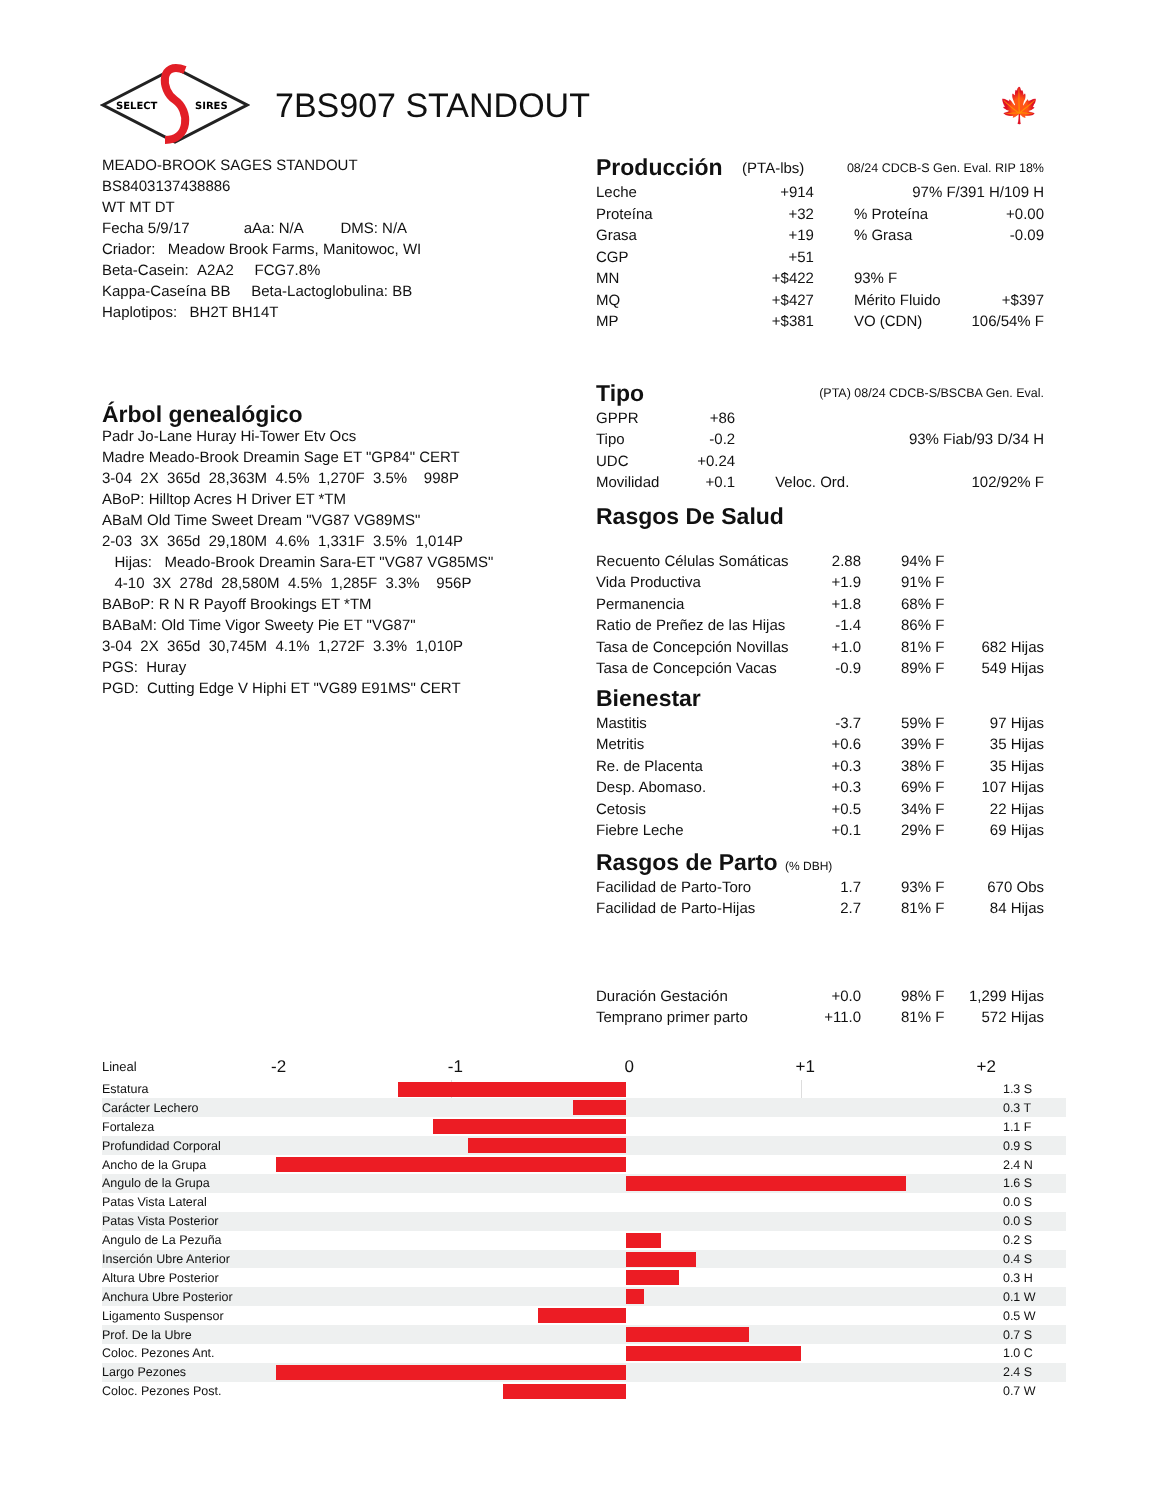SELECT
SIRES
7BS907 STANDOUT 🍁
MEADO-BROOK SAGES STANDOUT
BS8403137438886
WT MT DT
Fecha 5/9/17 aAa: N/A DMS: N/A
Criador: Meadow Brook Farms, Manitowoc, WI
Beta-Casein: A2A2 FCG7.8%
Kappa-Caseína BB Beta-Lactoglobulina: BB
Haplotipos: BH2T BH14T
Árbol genealógico
Padr Jo-Lane Huray Hi-Tower Etv Ocs
Madre Meado-Brook Dreamin Sage ET "GP84" CERT
3-04 2X 365d 28,363M 4.5% 1,270F 3.5% 998P
ABoP: Hilltop Acres H Driver ET *TM
ABaM Old Time Sweet Dream "VG87 VG89MS"
2-03 3X 365d 29,180M 4.6% 1,331F 3.5% 1,014P
Hijas: Meado-Brook Dreamin Sara-ET "VG87 VG85MS"
4-10 3X 278d 28,580M 4.5% 1,285F 3.3% 956P
BABoP: R N R Payoff Brookings ET *TM
BABaM: Old Time Vigor Sweety Pie ET "VG87"
3-04 2X 365d 30,745M 4.1% 1,272F 3.3% 1,010P
PGS: Huray
PGD: Cutting Edge V Hiphi ET "VG89 E91MS" CERT
| Producción | (PTA-lbs) | 08/24 CDCB-S Gen. Eval. RIP 18% | |
| Leche | +914 | 97% F/391 H/109 H | |
| Proteína | +32 | % Proteína | +0.00 |
| Grasa | +19 | % Grasa | -0.09 |
| CGP | +51 | | |
| MN | +$422 | 93% F | |
| MQ | +$427 | Mérito Fluido | +$397 |
| MP | +$381 | VO (CDN) | 106/54% F |
| Tipo | | (PTA) 08/24 CDCB-S/BSCBA Gen. Eval. | |
| GPPR | +86 | | |
| Tipo | -0.2 | 93% Fiab/93 D/34 H | |
| UDC | +0.24 | | |
| Movilidad | +0.1 | Veloc. Ord. | 102/92% F |
Rasgos De Salud
| Recuento Células Somáticas | 2.88 | 94% F | |
| Vida Productiva | +1.9 | 91% F | |
| Permanencia | +1.8 | 68% F | |
| Ratio de Preñez de las Hijas | -1.4 | 86% F | |
| Tasa de Concepción Novillas | +1.0 | 81% F | 682 Hijas |
| Tasa de Concepción Vacas | -0.9 | 89% F | 549 Hijas |
| Bienestar | | | |
| Mastitis | -3.7 | 59% F | 97 Hijas |
| Metritis | +0.6 | 39% F | 35 Hijas |
| Re. de Placenta | +0.3 | 38% F | 35 Hijas |
| Desp. Abomaso. | +0.3 | 69% F | 107 Hijas |
| Cetosis | +0.5 | 34% F | 22 Hijas |
| Fiebre Leche | +0.1 | 29% F | 69 Hijas |
| Rasgos de Parto (% DBH) | | | |
| Facilidad de Parto-Toro | 1.7 | 93% F | 670 Obs |
| Facilidad de Parto-Hijas | 2.7 | 81% F | 84 Hijas |
| Duración Gestación | +0.0 | 98% F | 1,299 Hijas |
| Temprano primer parto | +11.0 | 81% F | 572 Hijas |
| Lineal | -2 -1 0 +1 +2 | |
| Estatura | | 1.3 S |
| Carácter Lechero | | 0.3 T |
| Fortaleza | | 1.1 F |
| Profundidad Corporal | | 0.9 S |
| Ancho de la Grupa | | 2.4 N |
| Angulo de la Grupa | | 1.6 S |
| Patas Vista Lateral | | 0.0 S |
| Patas Vista Posterior | | 0.0 S |
| Angulo de La Pezuña | | 0.2 S |
| Inserción Ubre Anterior | | 0.4 S |
| Altura Ubre Posterior | | 0.3 H |
| Anchura Ubre Posterior | | 0.1 W |
| Ligamento Suspensor | | 0.5 W |
| Prof. De la Ubre | | 0.7 S |
| Coloc. Pezones Ant. | | 1.0 C |
| Largo Pezones | | 2.4 S |
| Coloc. Pezones Post. | | 0.7 W |